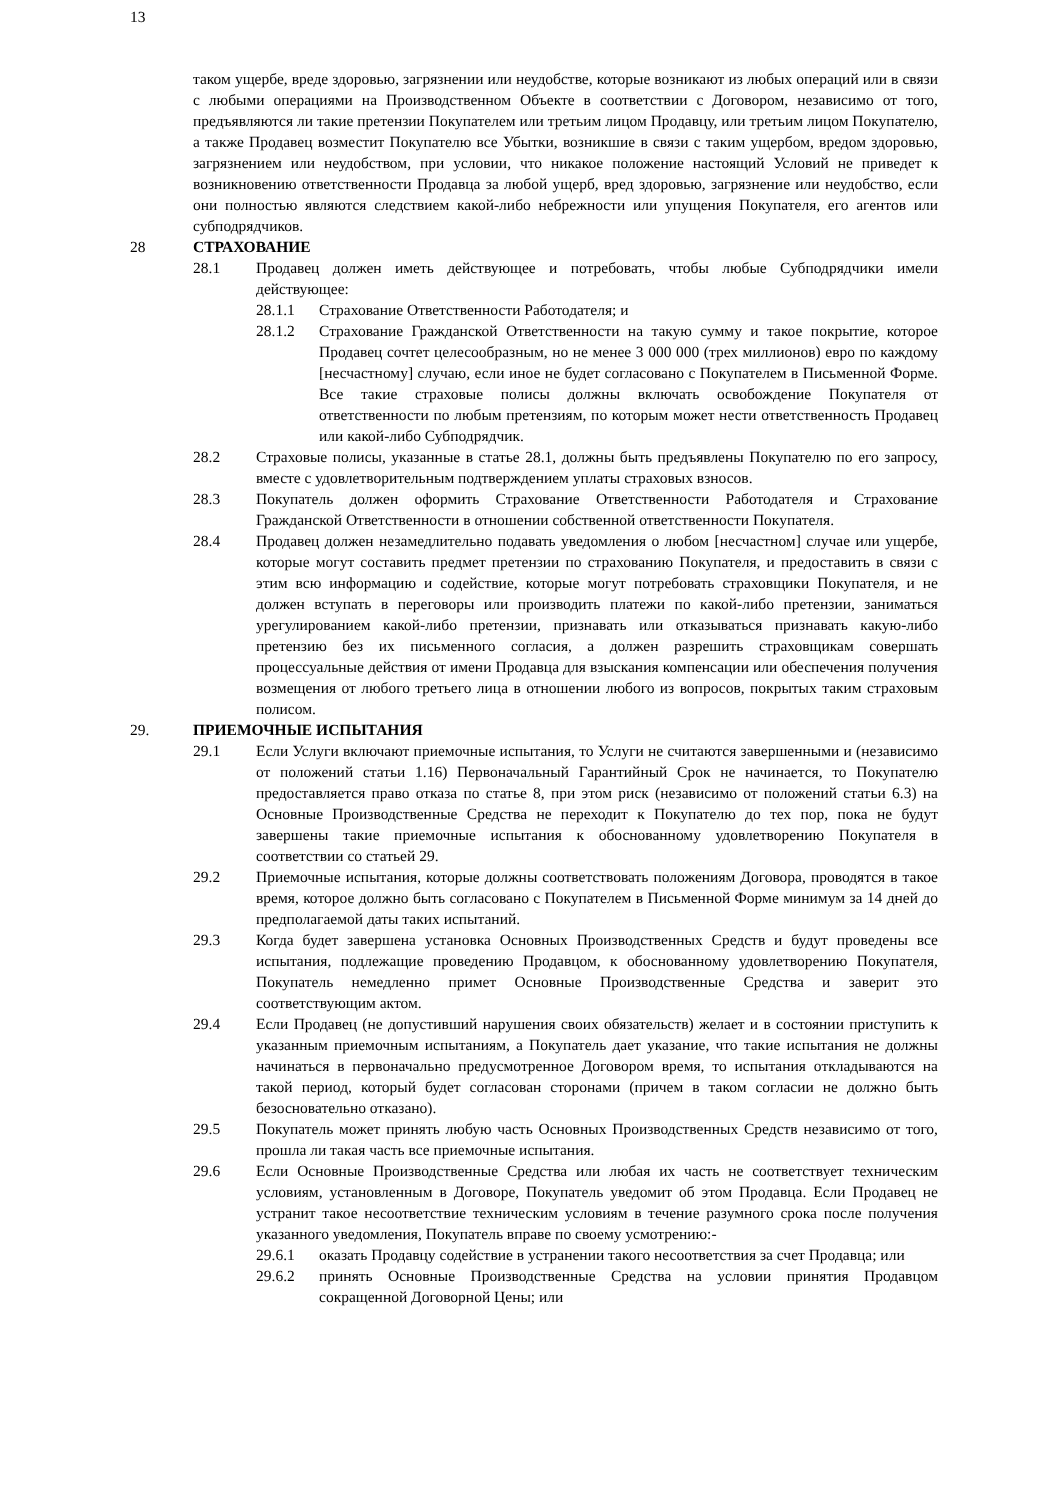13
таком ущербе, вреде здоровью, загрязнении или неудобстве, которые возникают из любых операций или в связи с любыми операциями на Производственном Объекте в соответствии с Договором, независимо от того, предъявляются ли такие претензии Покупателем или третьим лицом Продавцу, или третьим лицом Покупателю, а также Продавец возместит Покупателю все Убытки, возникшие в связи с таким ущербом, вредом здоровью, загрязнением или неудобством, при условии, что никакое положение настоящий Условий не приведет к возникновению ответственности Продавца за любой ущерб, вред здоровью, загрязнение или неудобство, если они полностью являются следствием какой-либо небрежности или упущения Покупателя, его агентов или субподрядчиков.
28 СТРАХОВАНИЕ
28.1 Продавец должен иметь действующее и потребовать, чтобы любые Субподрядчики имели действующее:
28.1.1 Страхование Ответственности Работодателя; и
28.1.2 Страхование Гражданской Ответственности на такую сумму и такое покрытие, которое Продавец сочтет целесообразным, но не менее 3 000 000 (трех миллионов) евро по каждому [несчастному] случаю, если иное не будет согласовано с Покупателем в Письменной Форме. Все такие страховые полисы должны включать освобождение Покупателя от ответственности по любым претензиям, по которым может нести ответственность Продавец или какой-либо Субподрядчик.
28.2 Страховые полисы, указанные в статье 28.1, должны быть предъявлены Покупателю по его запросу, вместе с удовлетворительным подтверждением уплаты страховых взносов.
28.3 Покупатель должен оформить Страхование Ответственности Работодателя и Страхование Гражданской Ответственности в отношении собственной ответственности Покупателя.
28.4 Продавец должен незамедлительно подавать уведомления о любом [несчастном] случае или ущербе, которые могут составить предмет претензии по страхованию Покупателя, и предоставить в связи с этим всю информацию и содействие, которые могут потребовать страховщики Покупателя, и не должен вступать в переговоры или производить платежи по какой-либо претензии, заниматься урегулированием какой-либо претензии, признавать или отказываться признавать какую-либо претензию без их письменного согласия, а должен разрешить страховщикам совершать процессуальные действия от имени Продавца для взыскания компенсации или обеспечения получения возмещения от любого третьего лица в отношении любого из вопросов, покрытых таким страховым полисом.
29. ПРИЕМОЧНЫЕ ИСПЫТАНИЯ
29.1 Если Услуги включают приемочные испытания, то Услуги не считаются завершенными и (независимо от положений статьи 1.16) Первоначальный Гарантийный Срок не начинается, то Покупателю предоставляется право отказа по статье 8, при этом риск (независимо от положений статьи 6.3) на Основные Производственные Средства не переходит к Покупателю до тех пор, пока не будут завершены такие приемочные испытания к обоснованному удовлетворению Покупателя в соответствии со статьей 29.
29.2 Приемочные испытания, которые должны соответствовать положениям Договора, проводятся в такое время, которое должно быть согласовано с Покупателем в Письменной Форме минимум за 14 дней до предполагаемой даты таких испытаний.
29.3 Когда будет завершена установка Основных Производственных Средств и будут проведены все испытания, подлежащие проведению Продавцом, к обоснованному удовлетворению Покупателя, Покупатель немедленно примет Основные Производственные Средства и заверит это соответствующим актом.
29.4 Если Продавец (не допустивший нарушения своих обязательств) желает и в состоянии приступить к указанным приемочным испытаниям, а Покупатель дает указание, что такие испытания не должны начинаться в первоначально предусмотренное Договором время, то испытания откладываются на такой период, который будет согласован сторонами (причем в таком согласии не должно быть безосновательно отказано).
29.5 Покупатель может принять любую часть Основных Производственных Средств независимо от того, прошла ли такая часть все приемочные испытания.
29.6 Если Основные Производственные Средства или любая их часть не соответствует техническим условиям, установленным в Договоре, Покупатель уведомит об этом Продавца. Если Продавец не устранит такое несоответствие техническим условиям в течение разумного срока после получения указанного уведомления, Покупатель вправе по своему усмотрению:-
29.6.1 оказать Продавцу содействие в устранении такого несоответствия за счет Продавца; или
29.6.2 принять Основные Производственные Средства на условии принятия Продавцом сокращенной Договорной Цены; или